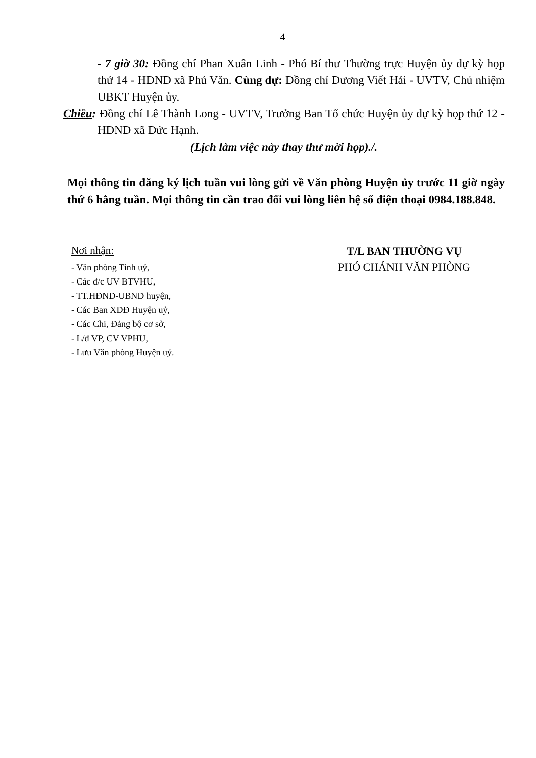4
- 7 giờ 30: Đồng chí Phan Xuân Linh - Phó Bí thư Thường trực Huyện ủy dự kỳ họp thứ 14 - HĐND xã Phú Văn. Cùng dự: Đồng chí Dương Viết Hải - UVTV, Chủ nhiệm UBKT Huyện ủy.
Chiều: Đồng chí Lê Thành Long - UVTV, Trưởng Ban Tổ chức Huyện ủy dự kỳ họp thứ 12 - HĐND xã Đức Hạnh.
(Lịch làm việc này thay thư mời họp)./.
Mọi thông tin đăng ký lịch tuần vui lòng gửi về Văn phòng Huyện ủy trước 11 giờ ngày thứ 6 hằng tuần. Mọi thông tin cần trao đổi vui lòng liên hệ số điện thoại 0984.188.848.
Nơi nhận:
- Văn phòng Tỉnh uỷ,
- Các đ/c UV BTVHU,
- TT.HĐND-UBND huyện,
- Các Ban XDĐ Huyện uỷ,
- Các Chi, Đảng bộ cơ sở,
- L/đ VP, CV VPHU,
- Lưu Văn phòng Huyện uỷ.
T/L BAN THƯỜNG VỤ
PHÓ CHÁNH VĂN PHÒNG